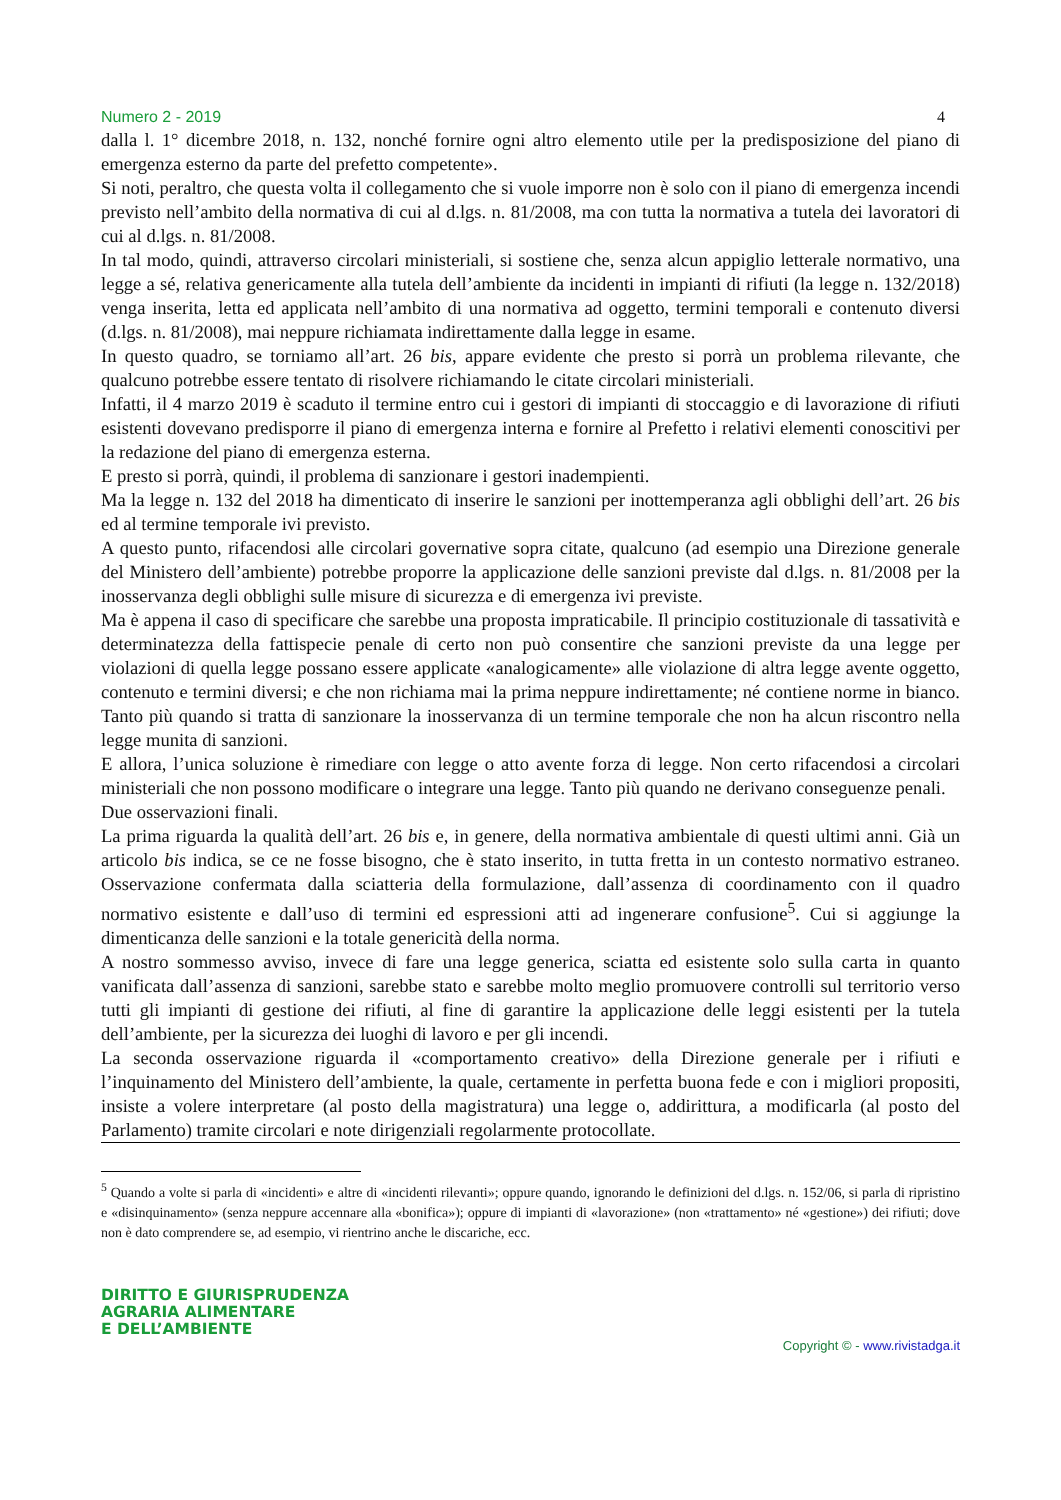Numero 2 - 2019 4
dalla l. 1° dicembre 2018, n. 132, nonché fornire ogni altro elemento utile per la predisposizione del piano di emergenza esterno da parte del prefetto competente».
Si noti, peraltro, che questa volta il collegamento che si vuole imporre non è solo con il piano di emergenza incendi previsto nell’ambito della normativa di cui al d.lgs. n. 81/2008, ma con tutta la normativa a tutela dei lavoratori di cui al d.lgs. n. 81/2008.
In tal modo, quindi, attraverso circolari ministeriali, si sostiene che, senza alcun appiglio letterale normativo, una legge a sé, relativa genericamente alla tutela dell’ambiente da incidenti in impianti di rifiuti (la legge n. 132/2018) venga inserita, letta ed applicata nell’ambito di una normativa ad oggetto, termini temporali e contenuto diversi (d.lgs. n. 81/2008), mai neppure richiamata indirettamente dalla legge in esame.
In questo quadro, se torniamo all’art. 26 bis, appare evidente che presto si porrà un problema rilevante, che qualcuno potrebbe essere tentato di risolvere richiamando le citate circolari ministeriali.
Infatti, il 4 marzo 2019 è scaduto il termine entro cui i gestori di impianti di stoccaggio e di lavorazione di rifiuti esistenti dovevano predisporre il piano di emergenza interna e fornire al Prefetto i relativi elementi conoscitivi per la redazione del piano di emergenza esterna.
E presto si porrà, quindi, il problema di sanzionare i gestori inadempienti.
Ma la legge n. 132 del 2018 ha dimenticato di inserire le sanzioni per inottemperanza agli obblighi dell’art. 26 bis ed al termine temporale ivi previsto.
A questo punto, rifacendosi alle circolari governative sopra citate, qualcuno (ad esempio una Direzione generale del Ministero dell’ambiente) potrebbe proporre la applicazione delle sanzioni previste dal d.lgs. n. 81/2008 per la inosservanza degli obblighi sulle misure di sicurezza e di emergenza ivi previste.
Ma è appena il caso di specificare che sarebbe una proposta impraticabile. Il principio costituzionale di tassatività e determinatezza della fattispecie penale di certo non può consentire che sanzioni previste da una legge per violazioni di quella legge possano essere applicate «analogicamente» alle violazione di altra legge avente oggetto, contenuto e termini diversi; e che non richiama mai la prima neppure indirettamente; né contiene norme in bianco. Tanto più quando si tratta di sanzionare la inosservanza di un termine temporale che non ha alcun riscontro nella legge munita di sanzioni.
E allora, l’unica soluzione è rimediare con legge o atto avente forza di legge. Non certo rifacendosi a circolari ministeriali che non possono modificare o integrare una legge. Tanto più quando ne derivano conseguenze penali.
Due osservazioni finali.
La prima riguarda la qualità dell’art. 26 bis e, in genere, della normativa ambientale di questi ultimi anni. Già un articolo bis indica, se ce ne fosse bisogno, che è stato inserito, in tutta fretta in un contesto normativo estraneo. Osservazione confermata dalla sciatteria della formulazione, dall’assenza di coordinamento con il quadro normativo esistente e dall’uso di termini ed espressioni atti ad ingenerare confusione<sup>5</sup>. Cui si aggiunge la dimenticanza delle sanzioni e la totale genericità della norma.
A nostro sommesso avviso, invece di fare una legge generica, sciatta ed esistente solo sulla carta in quanto vanificata dall’assenza di sanzioni, sarebbe stato e sarebbe molto meglio promuovere controlli sul territorio verso tutti gli impianti di gestione dei rifiuti, al fine di garantire la applicazione delle leggi esistenti per la tutela dell’ambiente, per la sicurezza dei luoghi di lavoro e per gli incendi.
La seconda osservazione riguarda il «comportamento creativo» della Direzione generale per i rifiuti e l’inquinamento del Ministero dell’ambiente, la quale, certamente in perfetta buona fede e con i migliori propositi, insiste a volere interpretare (al posto della magistratura) una legge o, addirittura, a modificarla (al posto del Parlamento) tramite circolari e note dirigenziali regolarmente protocollate.
<sup>5</sup> Quando a volte si parla di «incidenti» e altre di «incidenti rilevanti»; oppure quando, ignorando le definizioni del d.lgs. n. 152/06, si parla di ripristino e «disinquinamento» (senza neppure accennare alla «bonifica»); oppure di impianti di «lavorazione» (non «trattamento» né «gestione») dei rifiuti; dove non è dato comprendere se, ad esempio, vi rientrino anche le discariche, ecc.
DIRITTO E GIURISPRUDENZA
AGRARIA ALIMENTARE
E DELL’AMBIENTE
Copyright © - www.rivistadga.it